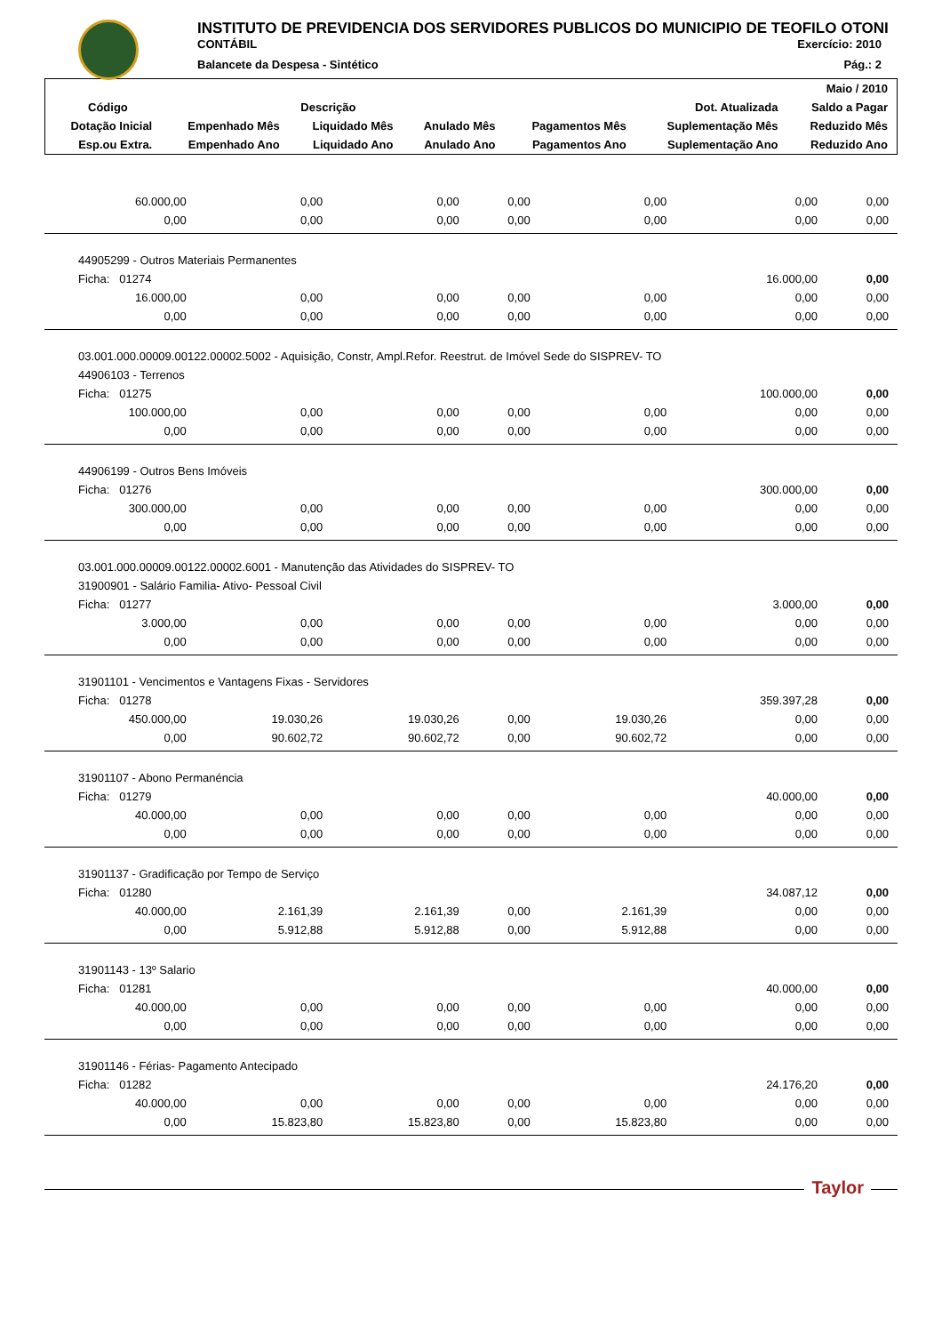INSTITUTO DE PREVIDENCIA DOS SERVIDORES PUBLICOS DO MUNICIPIO DE TEOFILO OTONI
CONTÁBIL Exercício: 2010
Balancete da Despesa - Sintético Pág.: 2
| | | | | | | Maio / 2010 |
| --- | --- | --- | --- | --- | --- | --- |
| Código | Descrição | | | | Dot. Atualizada | Saldo a Pagar |
| Dotação Inicial | Empenhado Mês | Liquidado Mês | Anulado Mês | Pagamentos Mês | Suplementação Mês | Reduzido Mês |
| Esp.ou Extra. | Empenhado Ano | Liquidado Ano | Anulado Ano | Pagamentos Ano | Suplementação Ano | Reduzido Ano |
| 60.000,00 | 0,00 | 0,00 | 0,00 | 0,00 | 0,00 | 0,00 |
| 0,00 | 0,00 | 0,00 | 0,00 | 0,00 | 0,00 | 0,00 |
| 44905299 - Outros Materiais Permanentes | | | | | | |
| Ficha: 01274 | | | | | 16.000,00 | 0,00 |
| 16.000,00 | 0,00 | 0,00 | 0,00 | 0,00 | 0,00 | 0,00 |
| 0,00 | 0,00 | 0,00 | 0,00 | 0,00 | 0,00 | 0,00 |
| 03.001.000.00009.00122.00002.5002 - Aquisição, Constr, Ampl.Refor. Reestrut. de Imóvel Sede do SISPREV- TO | | | | | | |
| 44906103 - Terrenos | | | | | | |
| Ficha: 01275 | | | | | 100.000,00 | 0,00 |
| 100.000,00 | 0,00 | 0,00 | 0,00 | 0,00 | 0,00 | 0,00 |
| 0,00 | 0,00 | 0,00 | 0,00 | 0,00 | 0,00 | 0,00 |
| 44906199 - Outros Bens Imóveis | | | | | | |
| Ficha: 01276 | | | | | 300.000,00 | 0,00 |
| 300.000,00 | 0,00 | 0,00 | 0,00 | 0,00 | 0,00 | 0,00 |
| 0,00 | 0,00 | 0,00 | 0,00 | 0,00 | 0,00 | 0,00 |
| 03.001.000.00009.00122.00002.6001 - Manutenção das Atividades do SISPREV- TO | | | | | | |
| 31900901 - Salário Familia- Ativo- Pessoal Civil | | | | | | |
| Ficha: 01277 | | | | | 3.000,00 | 0,00 |
| 3.000,00 | 0,00 | 0,00 | 0,00 | 0,00 | 0,00 | 0,00 |
| 0,00 | 0,00 | 0,00 | 0,00 | 0,00 | 0,00 | 0,00 |
| 31901101 - Vencimentos e Vantagens Fixas - Servidores | | | | | | |
| Ficha: 01278 | | | | | 359.397,28 | 0,00 |
| 450.000,00 | 19.030,26 | 19.030,26 | 0,00 | 19.030,26 | 0,00 | 0,00 |
| 0,00 | 90.602,72 | 90.602,72 | 0,00 | 90.602,72 | 0,00 | 0,00 |
| 31901107 - Abono Permanéncia | | | | | | |
| Ficha: 01279 | | | | | 40.000,00 | 0,00 |
| 40.000,00 | 0,00 | 0,00 | 0,00 | 0,00 | 0,00 | 0,00 |
| 0,00 | 0,00 | 0,00 | 0,00 | 0,00 | 0,00 | 0,00 |
| 31901137 - Gradificação por Tempo de Serviço | | | | | | |
| Ficha: 01280 | | | | | 34.087,12 | 0,00 |
| 40.000,00 | 2.161,39 | 2.161,39 | 0,00 | 2.161,39 | 0,00 | 0,00 |
| 0,00 | 5.912,88 | 5.912,88 | 0,00 | 5.912,88 | 0,00 | 0,00 |
| 31901143 - 13º Salario | | | | | | |
| Ficha: 01281 | | | | | 40.000,00 | 0,00 |
| 40.000,00 | 0,00 | 0,00 | 0,00 | 0,00 | 0,00 | 0,00 |
| 0,00 | 0,00 | 0,00 | 0,00 | 0,00 | 0,00 | 0,00 |
| 31901146 - Férias- Pagamento Antecipado | | | | | | |
| Ficha: 01282 | | | | | 24.176,20 | 0,00 |
| 40.000,00 | 0,00 | 0,00 | 0,00 | 0,00 | 0,00 | 0,00 |
| 0,00 | 15.823,80 | 15.823,80 | 0,00 | 15.823,80 | 0,00 | 0,00 |
Taylor